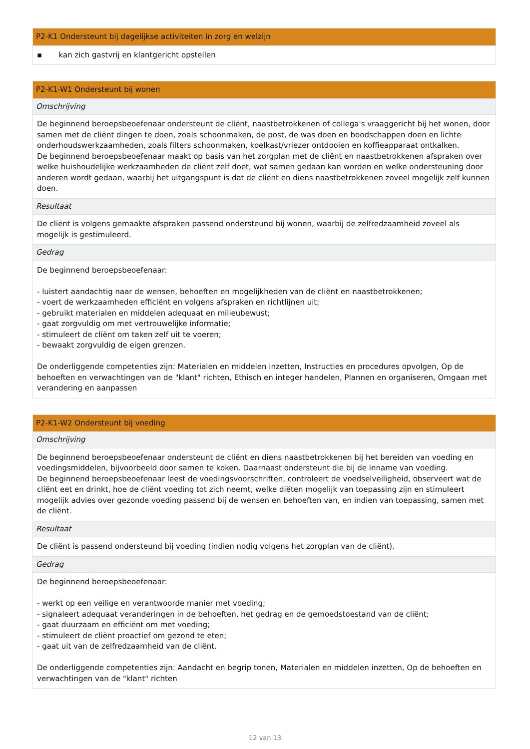| P2-K1 Ondersteunt bij dagelijkse activiteiten in zorg en welzijn |
| --- |
| ▪ kan zich gastvrij en klantgericht opstellen |
| P2-K1-W1 Ondersteunt bij wonen |
| --- |
| Omschrijving |
| De beginnend beroepsbeoefenaar ondersteunt de cliënt, naastbetrokkenen of collega's vraaggericht bij het wonen, door samen met de cliënt dingen te doen, zoals schoonmaken, de post, de was doen en boodschappen doen en lichte onderhoudswerkzaamheden, zoals filters schoonmaken, koelkast/vriezer ontdooien en koffieapparaat ontkalken. De beginnend beroepsbeoefenaar maakt op basis van het zorgplan met de cliënt en naastbetrokkenen afspraken over welke huishoudelijke werkzaamheden de cliënt zelf doet, wat samen gedaan kan worden en welke ondersteuning door anderen wordt gedaan, waarbij het uitgangspunt is dat de cliënt en diens naastbetrokkenen zoveel mogelijk zelf kunnen doen. |
| Resultaat |
| De cliënt is volgens gemaakte afspraken passend ondersteund bij wonen, waarbij de zelfredzaamheid zoveel als mogelijk is gestimuleerd. |
| Gedrag |
| De beginnend beroepsbeoefenaar: - luistert aandachtig naar de wensen, behoeften en mogelijkheden van de cliënt en naastbetrokkenen; - voert de werkzaamheden efficiënt en volgens afspraken en richtlijnen uit; - gebruikt materialen en middelen adequaat en milieubewust; - gaat zorgvuldig om met vertrouwelijke informatie; - stimuleert de cliënt om taken zelf uit te voeren; - bewaakt zorgvuldig de eigen grenzen. De onderliggende competenties zijn: Materialen en middelen inzetten, Instructies en procedures opvolgen, Op de behoeften en verwachtingen van de "klant" richten, Ethisch en integer handelen, Plannen en organiseren, Omgaan met verandering en aanpassen |
| P2-K1-W2 Ondersteunt bij voeding |
| --- |
| Omschrijving |
| De beginnend beroepsbeoefenaar ondersteunt de cliënt en diens naastbetrokkenen bij het bereiden van voeding en voedingsmiddelen, bijvoorbeeld door samen te koken. Daarnaast ondersteunt die bij de inname van voeding. De beginnend beroepsbeoefenaar leest de voedingsvoorschriften, controleert de voedselveiligheid, observeert wat de cliënt eet en drinkt, hoe de cliënt voeding tot zich neemt, welke diëten mogelijk van toepassing zijn en stimuleert mogelijk advies over gezonde voeding passend bij de wensen en behoeften van, en indien van toepassing, samen met de cliënt. |
| Resultaat |
| De cliënt is passend ondersteund bij voeding (indien nodig volgens het zorgplan van de cliënt). |
| Gedrag |
| De beginnend beroepsbeoefenaar: - werkt op een veilige en verantwoorde manier met voeding; - signaleert adequaat veranderingen in de behoeften, het gedrag en de gemoedstoestand van de cliënt; - gaat duurzaam en efficiënt om met voeding; - stimuleert de cliënt proactief om gezond te eten; - gaat uit van de zelfredzaamheid van de cliënt. De onderliggende competenties zijn: Aandacht en begrip tonen, Materialen en middelen inzetten, Op de behoeften en verwachtingen van de "klant" richten |
12 van 13